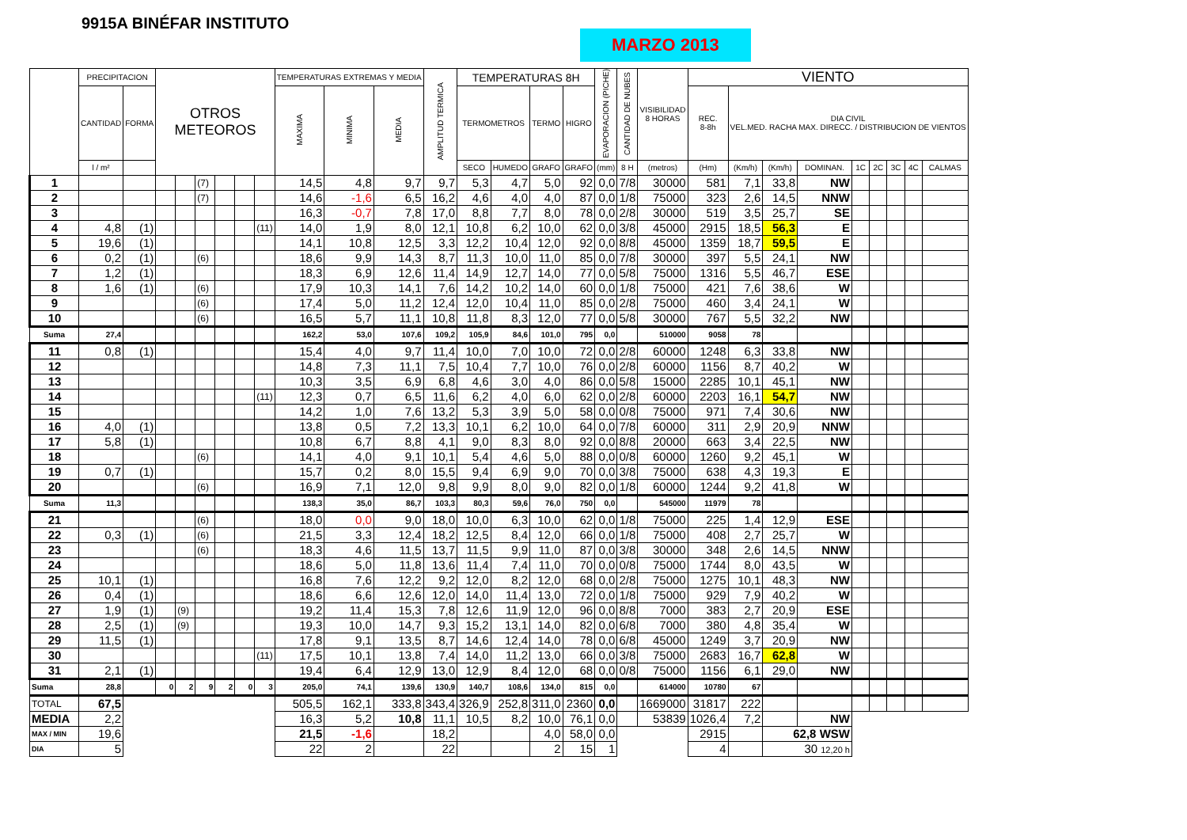9915A BINÉFAR INSTITUTO
MARZO 2013
| | PRECIPITACION | | OTROS METEOROS | | | | | | TEMPERATURAS EXTREMAS Y MEDIA | | | AMPLITUD TERMICA | TEMPERATURAS 8H | | | | EVAPORACION (PICHE) | CANTIDAD DE NUBES | VISIBILIDAD 8 HORAS | VIENTO | | | | | | | | |
| --- | --- | --- | --- | --- | --- | --- | --- | --- | --- | --- | --- | --- | --- | --- | --- | --- | --- | --- | --- | --- | --- | --- | --- | --- | --- | --- | --- | --- |
| | CANTIDAD | FORMA | | | | | | | MAXIMA | MINIMA | MEDIA | | TERMOMETROS | | TERMO | HIGRO | | | | REC. 8-8h | DIA CIVIL VEL.MED. RACHA MAX. DIRECC. / DISTRIBUCION DE VIENTOS | | | | | | | |
| | l / m² | | | | | | | | | | | | SECO | HUMEDO | GRAFO | GRAFO | (mm) | 8 H | (metros) | (Hm) | (Km/h) | (Km/h) | DOMINAN. | 1C | 2C | 3C | 4C | CALMAS |
| 1 | | | | | (7) | | | | 14,5 | 4,8 | 9,7 | 9,7 | 5,3 | 4,7 | 5,0 | 92 | 0,0 | 7/8 | 30000 | 581 | 7,1 | 33,8 | NW | | | | | |
| 2 | | | | | (7) | | | | 14,6 | -1,6 | 6,5 | 16,2 | 4,6 | 4,0 | 4,0 | 87 | 0,0 | 1/8 | 75000 | 323 | 2,6 | 14,5 | NNW | | | | | |
| 3 | | | | | | | | | 16,3 | -0,7 | 7,8 | 17,0 | 8,8 | 7,7 | 8,0 | 78 | 0,0 | 2/8 | 30000 | 519 | 3,5 | 25,7 | SE | | | | | |
| 4 | 4,8 | (1) | | | | | | (11) | 14,0 | 1,9 | 8,0 | 12,1 | 10,8 | 6,2 | 10,0 | 62 | 0,0 | 3/8 | 45000 | 2915 | 18,5 | 56,3 | E | | | | | |
| 5 | 19,6 | (1) | | | | | | | 14,1 | 10,8 | 12,5 | 3,3 | 12,2 | 10,4 | 12,0 | 92 | 0,0 | 8/8 | 45000 | 1359 | 18,7 | 59,5 | E | | | | | |
| 6 | 0,2 | (1) | | | (6) | | | | 18,6 | 9,9 | 14,3 | 8,7 | 11,3 | 10,0 | 11,0 | 85 | 0,0 | 7/8 | 30000 | 397 | 5,5 | 24,1 | NW | | | | | |
| 7 | 1,2 | (1) | | | | | | | 18,3 | 6,9 | 12,6 | 11,4 | 14,9 | 12,7 | 14,0 | 77 | 0,0 | 5/8 | 75000 | 1316 | 5,5 | 46,7 | ESE | | | | | |
| 8 | 1,6 | (1) | | | (6) | | | | 17,9 | 10,3 | 14,1 | 7,6 | 14,2 | 10,2 | 14,0 | 60 | 0,0 | 1/8 | 75000 | 421 | 7,6 | 38,6 | W | | | | | |
| 9 | | | | | (6) | | | | 17,4 | 5,0 | 11,2 | 12,4 | 12,0 | 10,4 | 11,0 | 85 | 0,0 | 2/8 | 75000 | 460 | 3,4 | 24,1 | W | | | | | |
| 10 | | | | | (6) | | | | 16,5 | 5,7 | 11,1 | 10,8 | 11,8 | 8,3 | 12,0 | 77 | 0,0 | 5/8 | 30000 | 767 | 5,5 | 32,2 | NW | | | | | |
| Suma | 27,4 | | | | | | | | 162,2 | 53,0 | 107,6 | 109,2 | 105,9 | 84,6 | 101,0 | 795 | 0,0 | | 510000 | 9058 | 78 | | | | | | | |
| 11 | 0,8 | (1) | | | | | | | 15,4 | 4,0 | 9,7 | 11,4 | 10,0 | 7,0 | 10,0 | 72 | 0,0 | 2/8 | 60000 | 1248 | 6,3 | 33,8 | NW | | | | | |
| 12 | | | | | | | | | 14,8 | 7,3 | 11,1 | 7,5 | 10,4 | 7,7 | 10,0 | 76 | 0,0 | 2/8 | 60000 | 1156 | 8,7 | 40,2 | W | | | | | |
| 13 | | | | | | | | | 10,3 | 3,5 | 6,9 | 6,8 | 4,6 | 3,0 | 4,0 | 86 | 0,0 | 5/8 | 15000 | 2285 | 10,1 | 45,1 | NW | | | | | |
| 14 | | | | | | | | (11) | 12,3 | 0,7 | 6,5 | 11,6 | 6,2 | 4,0 | 6,0 | 62 | 0,0 | 2/8 | 60000 | 2203 | 16,1 | 54,7 | NW | | | | | |
| 15 | | | | | | | | | 14,2 | 1,0 | 7,6 | 13,2 | 5,3 | 3,9 | 5,0 | 58 | 0,0 | 0/8 | 75000 | 971 | 7,4 | 30,6 | NW | | | | | |
| 16 | 4,0 | (1) | | | | | | | 13,8 | 0,5 | 7,2 | 13,3 | 10,1 | 6,2 | 10,0 | 64 | 0,0 | 7/8 | 60000 | 311 | 2,9 | 20,9 | NNW | | | | | |
| 17 | 5,8 | (1) | | | | | | | 10,8 | 6,7 | 8,8 | 4,1 | 9,0 | 8,3 | 8,0 | 92 | 0,0 | 8/8 | 20000 | 663 | 3,4 | 22,5 | NW | | | | | |
| 18 | | | | | (6) | | | | 14,1 | 4,0 | 9,1 | 10,1 | 5,4 | 4,6 | 5,0 | 88 | 0,0 | 0/8 | 60000 | 1260 | 9,2 | 45,1 | W | | | | | |
| 19 | 0,7 | (1) | | | | | | | 15,7 | 0,2 | 8,0 | 15,5 | 9,4 | 6,9 | 9,0 | 70 | 0,0 | 3/8 | 75000 | 638 | 4,3 | 19,3 | E | | | | | |
| 20 | | | | | (6) | | | | 16,9 | 7,1 | 12,0 | 9,8 | 9,9 | 8,0 | 9,0 | 82 | 0,0 | 1/8 | 60000 | 1244 | 9,2 | 41,8 | W | | | | | |
| Suma | 11,3 | | | | | | | | 138,3 | 35,0 | 86,7 | 103,3 | 80,3 | 59,6 | 76,0 | 750 | 0,0 | | 545000 | 11979 | 78 | | | | | | | |
| 21 | | | | | (6) | | | | 18,0 | 0,0 | 9,0 | 18,0 | 10,0 | 6,3 | 10,0 | 62 | 0,0 | 1/8 | 75000 | 225 | 1,4 | 12,9 | ESE | | | | | |
| 22 | 0,3 | (1) | | | (6) | | | | 21,5 | 3,3 | 12,4 | 18,2 | 12,5 | 8,4 | 12,0 | 66 | 0,0 | 1/8 | 75000 | 408 | 2,7 | 25,7 | W | | | | | |
| 23 | | | | | (6) | | | | 18,3 | 4,6 | 11,5 | 13,7 | 11,5 | 9,9 | 11,0 | 87 | 0,0 | 3/8 | 30000 | 348 | 2,6 | 14,5 | NNW | | | | | |
| 24 | | | | | | | | | 18,6 | 5,0 | 11,8 | 13,6 | 11,4 | 7,4 | 11,0 | 70 | 0,0 | 0/8 | 75000 | 1744 | 8,0 | 43,5 | W | | | | | |
| 25 | 10,1 | (1) | | | | | | | 16,8 | 7,6 | 12,2 | 9,2 | 12,0 | 8,2 | 12,0 | 68 | 0,0 | 2/8 | 75000 | 1275 | 10,1 | 48,3 | NW | | | | | |
| 26 | 0,4 | (1) | | | | | | | 18,6 | 6,6 | 12,6 | 12,0 | 14,0 | 11,4 | 13,0 | 72 | 0,0 | 1/8 | 75000 | 929 | 7,9 | 40,2 | W | | | | | |
| 27 | 1,9 | (1) | | (9) | | | | | 19,2 | 11,4 | 15,3 | 7,8 | 12,6 | 11,9 | 12,0 | 96 | 0,0 | 8/8 | 7000 | 383 | 2,7 | 20,9 | ESE | | | | | |
| 28 | 2,5 | (1) | | (9) | | | | | 19,3 | 10,0 | 14,7 | 9,3 | 15,2 | 13,1 | 14,0 | 82 | 0,0 | 6/8 | 7000 | 380 | 4,8 | 35,4 | W | | | | | |
| 29 | 11,5 | (1) | | | | | | | 17,8 | 9,1 | 13,5 | 8,7 | 14,6 | 12,4 | 14,0 | 78 | 0,0 | 6/8 | 45000 | 1249 | 3,7 | 20,9 | NW | | | | | |
| 30 | | | | | | | | (11) | 17,5 | 10,1 | 13,8 | 7,4 | 14,0 | 11,2 | 13,0 | 66 | 0,0 | 3/8 | 75000 | 2683 | 16,7 | 62,8 | W | | | | | |
| 31 | 2,1 | (1) | | | | | | | 19,4 | 6,4 | 12,9 | 13,0 | 12,9 | 8,4 | 12,0 | 68 | 0,0 | 0/8 | 75000 | 1156 | 6,1 | 29,0 | NW | | | | | |
| Suma | 28,8 | | 0 | 2 | 9 | 2 | 0 | 3 | 205,0 | 74,1 | 139,6 | 130,9 | 140,7 | 108,6 | 134,0 | 815 | 0,0 | | 614000 | 10780 | 67 | | | | | | | |
| TOTAL | 67,5 | | | | | | | | 505,5 | 162,1 | 333,8 | 343,4 | 326,9 | 252,8 | 311,0 | 2360 | 0,0 | | 1669000 | 31817 | 222 | | | | | | | |
| MEDIA | 2,2 | | | | | | | | 16,3 | 5,2 | 10,8 | 11,1 | 10,5 | 8,2 | 10,0 | 76,1 | 0,0 | | 53839 | 1026,4 | 7,2 | | NW | | | | | |
| MAX / MIN | 19,6 | | | | | | | | 21,5 | -1,6 | | 18,2 | | | 4,0 | 58,0 | 0,0 | | | 2915 | | 62,8 WSW | | | | | | |
| DIA | 5 | | | | | | | | 22 | 2 | | 22 | | | 2 | 15 | 1 | | | 4 | | 30 12,20 h | | | | | | |